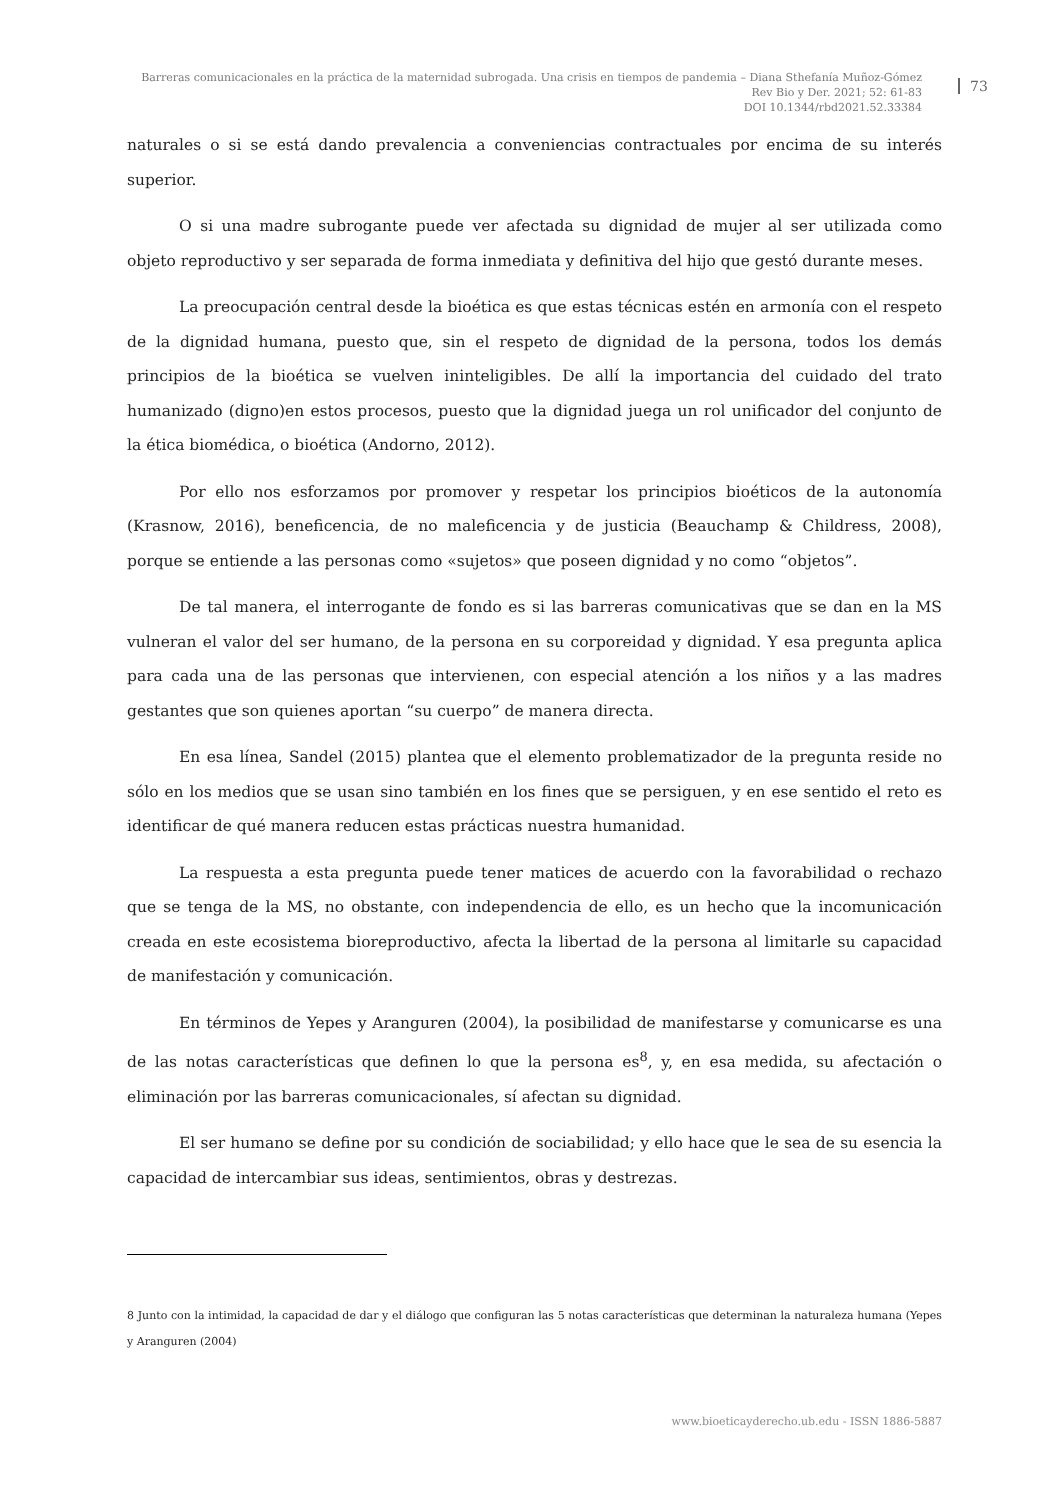Barreras comunicacionales en la práctica de la maternidad subrogada. Una crisis en tiempos de pandemia – Diana Sthefanía Muñoz-Gómez
Rev Bio y Der. 2021; 52: 61-83
DOI 10.1344/rbd2021.52.33384
73
naturales o si se está dando prevalencia a conveniencias contractuales por encima de su interés superior.
O si una madre subrogante puede ver afectada su dignidad de mujer al ser utilizada como objeto reproductivo y ser separada de forma inmediata y definitiva del hijo que gestó durante meses.
La preocupación central desde la bioética es que estas técnicas estén en armonía con el respeto de la dignidad humana, puesto que, sin el respeto de dignidad de la persona, todos los demás principios de la bioética se vuelven ininteligibles. De allí la importancia del cuidado del trato humanizado (digno)en estos procesos, puesto que la dignidad juega un rol unificador del conjunto de la ética biomédica, o bioética (Andorno, 2012).
Por ello nos esforzamos por promover y respetar los principios bioéticos de la autonomía (Krasnow, 2016), beneficencia, de no maleficencia y de justicia (Beauchamp & Childress, 2008), porque se entiende a las personas como «sujetos» que poseen dignidad y no como “objetos”.
De tal manera, el interrogante de fondo es si las barreras comunicativas que se dan en la MS vulneran el valor del ser humano, de la persona en su corporeidad y dignidad. Y esa pregunta aplica para cada una de las personas que intervienen, con especial atención a los niños y a las madres gestantes que son quienes aportan “su cuerpo” de manera directa.
En esa línea, Sandel (2015) plantea que el elemento problematizador de la pregunta reside no sólo en los medios que se usan sino también en los fines que se persiguen, y en ese sentido el reto es identificar de qué manera reducen estas prácticas nuestra humanidad.
La respuesta a esta pregunta puede tener matices de acuerdo con la favorabilidad o rechazo que se tenga de la MS, no obstante, con independencia de ello, es un hecho que la incomunicación creada en este ecosistema bioreproductivo, afecta la libertad de la persona al limitarle su capacidad de manifestación y comunicación.
En términos de Yepes y Aranguren (2004), la posibilidad de manifestarse y comunicarse es una de las notas características que definen lo que la persona es<sup>8</sup>, y, en esa medida, su afectación o eliminación por las barreras comunicacionales, sí afectan su dignidad.
El ser humano se define por su condición de sociabilidad; y ello hace que le sea de su esencia la capacidad de intercambiar sus ideas, sentimientos, obras y destrezas.
8 Junto con la intimidad, la capacidad de dar y el diálogo que configuran las 5 notas características que determinan la naturaleza humana (Yepes y Aranguren (2004)
www.bioeticayderecho.ub.edu - ISSN 1886-5887